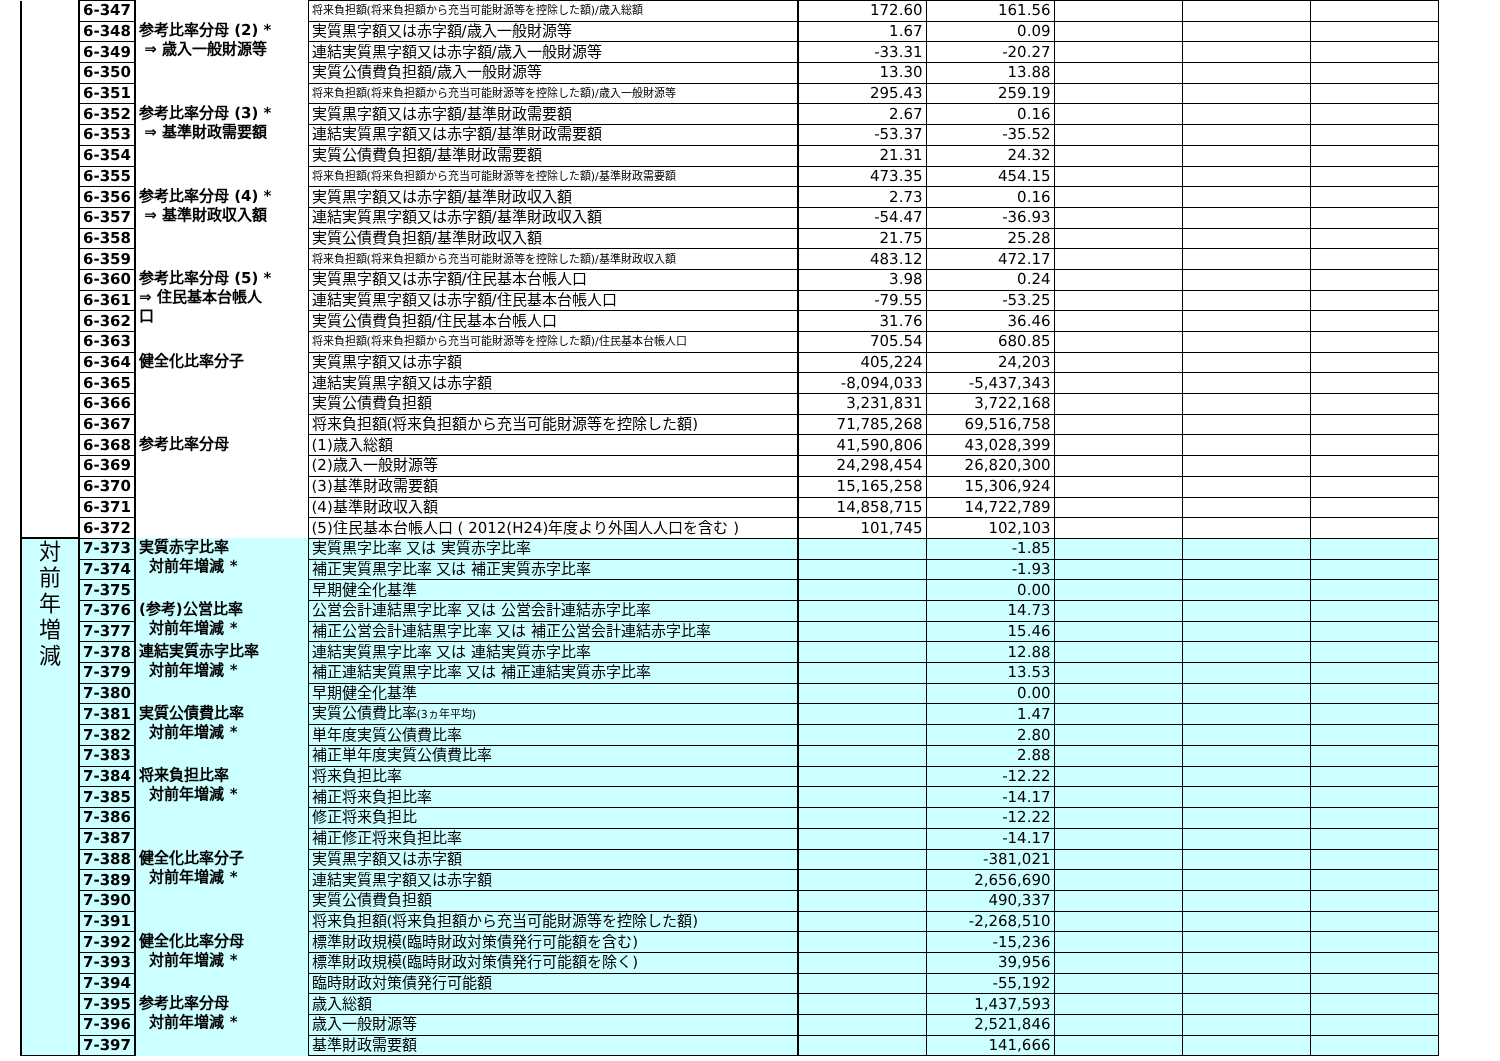| | 6-347 | | 将来負担額(将来負担額から充当可能財源等を控除した額)/歳入総額 | 172.60 | 161.56 | | | |
| | 6-348 | 参考比率分母 (2) * ⇒ 歳入一般財源等 | 実質黒字額又は赤字額/歳入一般財源等 | 1.67 | 0.09 | | | |
| | 6-349 | | 連結実質黒字額又は赤字額/歳入一般財源等 | -33.31 | -20.27 | | | |
| | 6-350 | | 実質公債費負担額/歳入一般財源等 | 13.30 | 13.88 | | | |
| | 6-351 | | 将来負担額(将来負担額から充当可能財源等を控除した額)/歳入一般財源等 | 295.43 | 259.19 | | | |
| | 6-352 | 参考比率分母 (3) * ⇒ 基準財政需要額 | 実質黒字額又は赤字額/基準財政需要額 | 2.67 | 0.16 | | | |
| | 6-353 | | 連結実質黒字額又は赤字額/基準財政需要額 | -53.37 | -35.52 | | | |
| | 6-354 | | 実質公債費負担額/基準財政需要額 | 21.31 | 24.32 | | | |
| | 6-355 | | 将来負担額(将来負担額から充当可能財源等を控除した額)/基準財政需要額 | 473.35 | 454.15 | | | |
| | 6-356 | 参考比率分母 (4) * ⇒ 基準財政収入額 | 実質黒字額又は赤字額/基準財政収入額 | 2.73 | 0.16 | | | |
| | 6-357 | | 連結実質黒字額又は赤字額/基準財政収入額 | -54.47 | -36.93 | | | |
| | 6-358 | | 実質公債費負担額/基準財政収入額 | 21.75 | 25.28 | | | |
| | 6-359 | | 将来負担額(将来負担額から充当可能財源等を控除した額)/基準財政収入額 | 483.12 | 472.17 | | | |
| | 6-360 | 参考比率分母 (5) * ⇒ 住民基本台帳人 口 | 実質黒字額又は赤字額/住民基本台帳人口 | 3.98 | 0.24 | | | |
| | 6-361 | | 連結実質黒字額又は赤字額/住民基本台帳人口 | -79.55 | -53.25 | | | |
| | 6-362 | | 実質公債費負担額/住民基本台帳人口 | 31.76 | 36.46 | | | |
| | 6-363 | | 将来負担額(将来負担額から充当可能財源等を控除した額)/住民基本台帳人口 | 705.54 | 680.85 | | | |
| | 6-364 | 健全化比率分子 | 実質黒字額又は赤字額 | 405,224 | 24,203 | | | |
| | 6-365 | | 連結実質黒字額又は赤字額 | -8,094,033 | -5,437,343 | | | |
| | 6-366 | | 実質公債費負担額 | 3,231,831 | 3,722,168 | | | |
| | 6-367 | | 将来負担額(将来負担額から充当可能財源等を控除した額) | 71,785,268 | 69,516,758 | | | |
| | 6-368 | 参考比率分母 | (1)歳入総額 | 41,590,806 | 43,028,399 | | | |
| | 6-369 | | (2)歳入一般財源等 | 24,298,454 | 26,820,300 | | | |
| | 6-370 | | (3)基準財政需要額 | 15,165,258 | 15,306,924 | | | |
| | 6-371 | | (4)基準財政収入額 | 14,858,715 | 14,722,789 | | | |
| | 6-372 | | (5)住民基本台帳人口 ( 2012(H24)年度より外国人人口を含む ) | 101,745 | 102,103 | | | |
| 対 前 年 増 減 | 7-373 | 実質赤字比率 対前年増減 * | 実質黒字比率 又は 実質赤字比率 | | -1.85 | | | |
| | 7-374 | | 補正実質黒字比率 又は 補正実質赤字比率 | | -1.93 | | | |
| | 7-375 | | 早期健全化基準 | | 0.00 | | | |
| | 7-376 | (参考)公営比率 対前年増減 * | 公営会計連結黒字比率 又は 公営会計連結赤字比率 | | 14.73 | | | |
| | 7-377 | | 補正公営会計連結黒字比率 又は 補正公営会計連結赤字比率 | | 15.46 | | | |
| | 7-378 | 連結実質赤字比率 対前年増減 * | 連結実質黒字比率 又は 連結実質赤字比率 | | 12.88 | | | |
| | 7-379 | | 補正連結実質黒字比率 又は 補正連結実質赤字比率 | | 13.53 | | | |
| | 7-380 | | 早期健全化基準 | | 0.00 | | | |
| | 7-381 | 実質公債費比率 対前年増減 * | 実質公債費比率 (3ヵ年平均) | | 1.47 | | | |
| | 7-382 | | 単年度実質公債費比率 | | 2.80 | | | |
| | 7-383 | | 補正単年度実質公債費比率 | | 2.88 | | | |
| | 7-384 | 将来負担比率 対前年増減 * | 将来負担比率 | | -12.22 | | | |
| | 7-385 | | 補正将来負担比率 | | -14.17 | | | |
| | 7-386 | | 修正将来負担比 | | -12.22 | | | |
| | 7-387 | | 補正修正将来負担比率 | | -14.17 | | | |
| | 7-388 | 健全化比率分子 対前年増減 * | 実質黒字額又は赤字額 | | -381,021 | | | |
| | 7-389 | | 連結実質黒字額又は赤字額 | | 2,656,690 | | | |
| | 7-390 | | 実質公債費負担額 | | 490,337 | | | |
| | 7-391 | | 将来負担額(将来負担額から充当可能財源等を控除した額) | | -2,268,510 | | | |
| | 7-392 | 健全化比率分母 対前年増減 * | 標準財政規模(臨時財政対策債発行可能額を含む) | | -15,236 | | | |
| | 7-393 | | 標準財政規模(臨時財政対策債発行可能額を除く) | | 39,956 | | | |
| | 7-394 | | 臨時財政対策債発行可能額 | | -55,192 | | | |
| | 7-395 | 参考比率分母 対前年増減 * | 歳入総額 | | 1,437,593 | | | |
| | 7-396 | | 歳入一般財源等 | | 2,521,846 | | | |
| | 7-397 | | 基準財政需要額 | | 141,666 | | | |